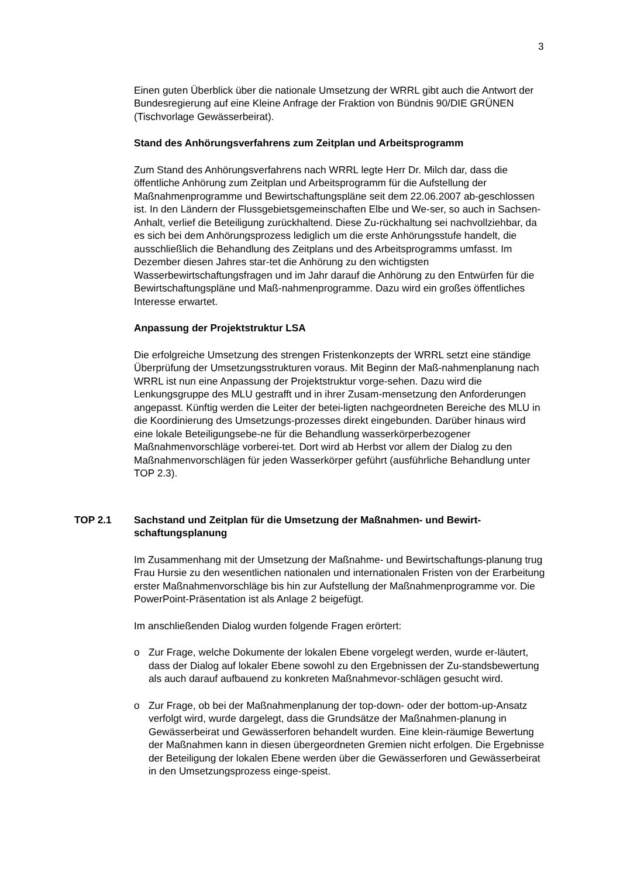3
Einen guten Überblick über die nationale Umsetzung der WRRL gibt auch die Antwort der Bundesregierung auf eine Kleine Anfrage der Fraktion von Bündnis 90/DIE GRÜNEN (Tischvorlage Gewässerbeirat).
Stand des Anhörungsverfahrens zum Zeitplan und Arbeitsprogramm
Zum Stand des Anhörungsverfahrens nach WRRL legte Herr Dr. Milch dar, dass die öffentliche Anhörung zum Zeitplan und Arbeitsprogramm für die Aufstellung der Maßnahmenprogramme und Bewirtschaftungspläne seit dem 22.06.2007 ab-geschlossen ist. In den Ländern der Flussgebietsgemeinschaften Elbe und We-ser, so auch in Sachsen-Anhalt, verlief die Beteiligung zurückhaltend. Diese Zu-rückhaltung sei nachvollziehbar, da es sich bei dem Anhörungsprozess lediglich um die erste Anhörungsstufe handelt, die ausschließlich die Behandlung des Zeitplans und des Arbeitsprogramms umfasst. Im Dezember diesen Jahres star-tet die Anhörung zu den wichtigsten Wasserbewirtschaftungsfragen und im Jahr darauf die Anhörung zu den Entwürfen für die Bewirtschaftungspläne und Maß-nahmenprogramme. Dazu wird ein großes öffentliches Interesse erwartet.
Anpassung der Projektstruktur LSA
Die erfolgreiche Umsetzung des strengen Fristenkonzepts der WRRL setzt eine ständige Überprüfung der Umsetzungsstrukturen voraus. Mit Beginn der Maß-nahmenplanung nach WRRL ist nun eine Anpassung der Projektstruktur vorge-sehen. Dazu wird die Lenkungsgruppe des MLU gestrafft und in ihrer Zusam-mensetzung den Anforderungen angepasst. Künftig werden die Leiter der betei-ligten nachgeordneten Bereiche des MLU in die Koordinierung des Umsetzungs-prozesses direkt eingebunden. Darüber hinaus wird eine lokale Beteiligungsebe-ne für die Behandlung wasserkörperbezogener Maßnahmenvorschläge vorberei-tet. Dort wird ab Herbst vor allem der Dialog zu den Maßnahmenvorschlägen für jeden Wasserkörper geführt (ausführliche Behandlung unter TOP 2.3).
TOP 2.1 Sachstand und Zeitplan für die Umsetzung der Maßnahmen- und Bewirt-schaftungsplanung
Im Zusammenhang mit der Umsetzung der Maßnahme- und Bewirtschaftungs-planung trug Frau Hursie zu den wesentlichen nationalen und internationalen Fristen von der Erarbeitung erster Maßnahmenvorschläge bis hin zur Aufstellung der Maßnahmenprogramme vor. Die PowerPoint-Präsentation ist als Anlage 2 beigefügt.
Im anschließenden Dialog wurden folgende Fragen erörtert:
o Zur Frage, welche Dokumente der lokalen Ebene vorgelegt werden, wurde er-läutert, dass der Dialog auf lokaler Ebene sowohl zu den Ergebnissen der Zu-standsbewertung als auch darauf aufbauend zu konkreten Maßnahmevor-schlägen gesucht wird.
o Zur Frage, ob bei der Maßnahmenplanung der top-down- oder der bottom-up-Ansatz verfolgt wird, wurde dargelegt, dass die Grundsätze der Maßnahmen-planung in Gewässerbeirat und Gewässerforen behandelt wurden. Eine klein-räumige Bewertung der Maßnahmen kann in diesen übergeordneten Gremien nicht erfolgen. Die Ergebnisse der Beteiligung der lokalen Ebene werden über die Gewässerforen und Gewässerbeirat in den Umsetzungsprozess einge-speist.